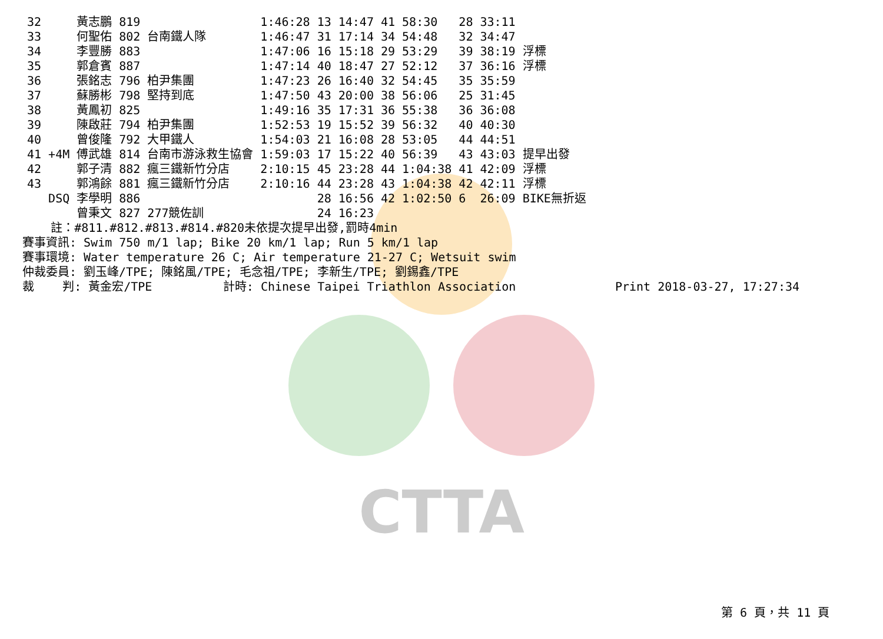CTTA
| 32 | | 黃志鵬 | 819 | | 1:46:28 | 13 | 14:47 | 41 | 58:30 | 28 | 33:11 | |
| 33 | | 何聖佑 | 802 | 台南鐵人隊 | 1:46:47 | 31 | 17:14 | 34 | 54:48 | 32 | 34:47 | |
| 34 | | 李豐勝 | 883 | | 1:47:06 | 16 | 15:18 | 29 | 53:29 | 39 | 38:19 | 浮標 |
| 35 | | 郭倉賓 | 887 | | 1:47:14 | 40 | 18:47 | 27 | 52:12 | 37 | 36:16 | 浮標 |
| 36 | | 張銘志 | 796 | 柏尹集團 | 1:47:23 | 26 | 16:40 | 32 | 54:45 | 35 | 35:59 | |
| 37 | | 蘇勝彬 | 798 | 堅持到底 | 1:47:50 | 43 | 20:00 | 38 | 56:06 | 25 | 31:45 | |
| 38 | | 黃鳳初 | 825 | | 1:49:16 | 35 | 17:31 | 36 | 55:38 | 36 | 36:08 | |
| 39 | | 陳啟莊 | 794 | 柏尹集團 | 1:52:53 | 19 | 15:52 | 39 | 56:32 | 40 | 40:30 | |
| 40 | | 曾俊隆 | 792 | 大甲鐵人 | 1:54:03 | 21 | 16:08 | 28 | 53:05 | 44 | 44:51 | |
| 41 | +4M | 傅武雄 | 814 | 台南市游泳救生協會 | 1:59:03 | 17 | 15:22 | 40 | 56:39 | 43 | 43:03 | 提早出發 |
| 42 | | 郭子清 | 882 | 瘋三鐵新竹分店 | 2:10:15 | 45 | 23:28 | 44 | 1:04:38 | 41 | 42:09 | 浮標 |
| 43 | | 郭鴻餘 | 881 | 瘋三鐵新竹分店 | 2:10:16 | 44 | 23:28 | 43 | 1:04:38 | 42 | 42:11 | 浮標 |
| | DSQ | 李學明 | 886 | | | 28 | 16:56 | 42 | 1:02:50 | 6 | 26:09 | BIKE無折返 |
| | | 曾秉文 | 827 | 277競佐訓 | | 24 | 16:23 | | | | | |
註：#811.#812.#813.#814.#820未依提次提早出發,罰時4min
賽事資訊: Swim 750 m/1 lap; Bike 20 km/1 lap; Run 5 km/1 lap
賽事環境: Water temperature 26 C; Air temperature 21-27 C; Wetsuit swim
仲裁委員: 劉玉峰/TPE; 陳銘風/TPE; 毛念祖/TPE; 李新生/TPE; 劉錫鑫/TPE
裁 判: 黃金宏/TPE 計時: Chinese Taipei Triathlon Association Print 2018-03-27, 17:27:34
第 6 頁，共 11 頁